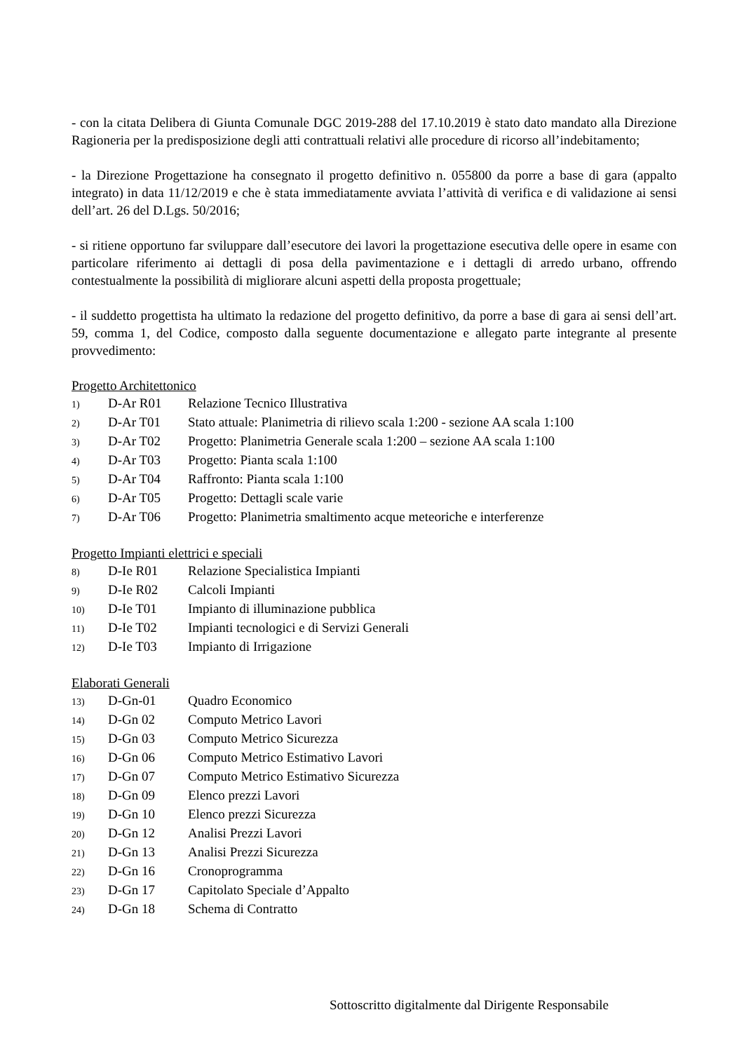- con la citata Delibera di Giunta Comunale DGC 2019-288 del 17.10.2019 è stato dato mandato alla Direzione Ragioneria per la predisposizione degli atti contrattuali relativi alle procedure di ricorso all’indebitamento;
- la Direzione Progettazione ha consegnato il progetto definitivo n. 055800 da porre a base di gara (appalto integrato) in data 11/12/2019 e che è stata immediatamente avviata l’attività di verifica e di validazione ai sensi dell’art. 26 del D.Lgs. 50/2016;
- si ritiene opportuno far sviluppare dall’esecutore dei lavori la progettazione esecutiva delle opere in esame con particolare riferimento ai dettagli di posa della pavimentazione e i dettagli di arredo urbano, offrendo contestualmente la possibilità di migliorare alcuni aspetti della proposta progettuale;
- il suddetto progettista ha ultimato la redazione del progetto definitivo, da porre a base di gara ai sensi dell’art. 59, comma 1, del Codice, composto dalla seguente documentazione e allegato parte integrante al presente provvedimento:
Progetto Architettonico
| 1) | D-Ar R01 | Relazione Tecnico Illustrativa |
| 2) | D-Ar T01 | Stato attuale: Planimetria di rilievo scala 1:200 - sezione AA scala 1:100 |
| 3) | D-Ar T02 | Progetto: Planimetria Generale scala 1:200 – sezione AA scala 1:100 |
| 4) | D-Ar T03 | Progetto: Pianta scala 1:100 |
| 5) | D-Ar T04 | Raffronto: Pianta scala 1:100 |
| 6) | D-Ar T05 | Progetto: Dettagli scale varie |
| 7) | D-Ar T06 | Progetto: Planimetria smaltimento acque meteoriche e interferenze |
Progetto Impianti elettrici e speciali
| 8) | D-Ie R01 | Relazione Specialistica Impianti |
| 9) | D-Ie R02 | Calcoli Impianti |
| 10) | D-Ie T01 | Impianto di illuminazione pubblica |
| 11) | D-Ie T02 | Impianti tecnologici e di Servizi Generali |
| 12) | D-Ie T03 | Impianto di Irrigazione |
Elaborati Generali
| 13) | D-Gn-01 | Quadro Economico |
| 14) | D-Gn 02 | Computo Metrico Lavori |
| 15) | D-Gn 03 | Computo Metrico Sicurezza |
| 16) | D-Gn 06 | Computo Metrico Estimativo Lavori |
| 17) | D-Gn 07 | Computo Metrico Estimativo Sicurezza |
| 18) | D-Gn 09 | Elenco prezzi Lavori |
| 19) | D-Gn 10 | Elenco prezzi Sicurezza |
| 20) | D-Gn 12 | Analisi Prezzi Lavori |
| 21) | D-Gn 13 | Analisi Prezzi Sicurezza |
| 22) | D-Gn 16 | Cronoprogramma |
| 23) | D-Gn 17 | Capitolato Speciale d’Appalto |
| 24) | D-Gn 18 | Schema di Contratto |
Sottoscritto digitalmente dal Dirigente Responsabile